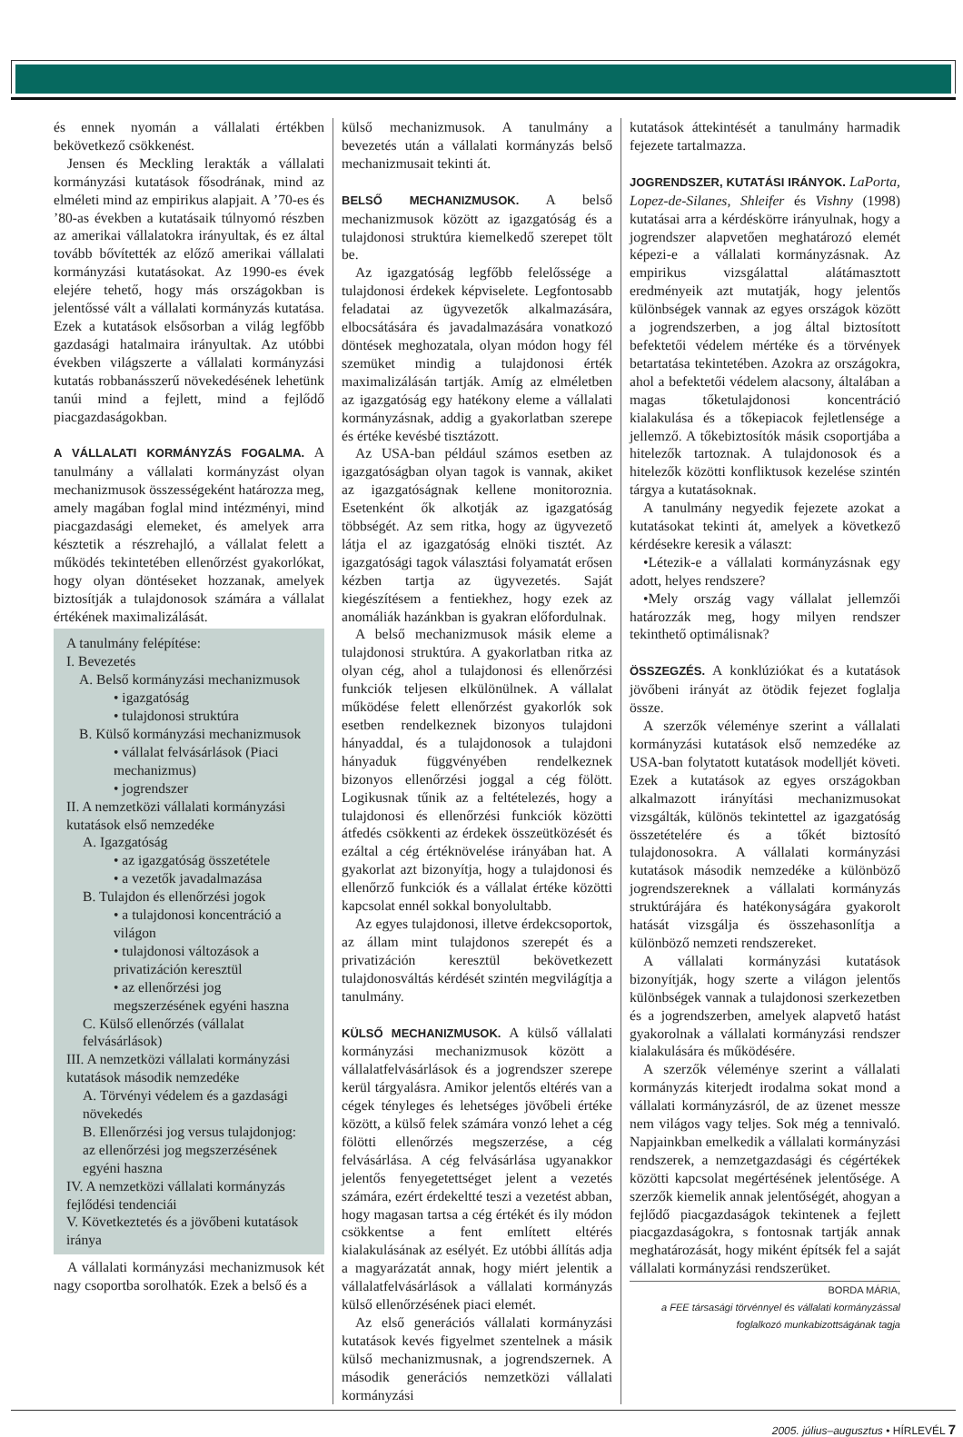és ennek nyomán a vállalati értékben bekövetkező csökkenést.
Jensen és Meckling lerakták a vállalati kormányzási kutatások fősodrának, mind az elméleti mind az empirikus alapjait. A ’70-es és ’80-as években a kutatásaik túlnyomó részben az amerikai vállalatokra irányultak, és ez által tovább bővítették az előző amerikai vállalati kormányzási kutatásokat. Az 1990-es évek elejére tehető, hogy más országokban is jelentőssé vált a vállalati kormányzás kutatása. Ezek a kutatások elsősorban a világ legfőbb gazdasági hatalmaira irányultak. Az utóbbi években világszerte a vállalati kormányzási kutatás robbanásszerű növekedésének lehetünk tanúi mind a fejlett, mind a fejlődő piacgazdaságokban.
A VÁLLALATI KORMÁNYZÁS FOGALMA. A tanulmány a vállalati kormányzást olyan mechanizmusok összességeként határozza meg, amely magában foglal mind intézményi, mind piacgazdasági elemeket, és amelyek arra késztetik a részrehajló, a vállalat felett a működés tekintetében ellenőrzést gyakorlókat, hogy olyan döntéseket hozzanak, amelyek biztosítják a tulajdonosok számára a vállalat értékének maximalizálását.
A tanulmány felépítése:
I. Bevezetés
A. Belső kormányzási mechanizmusok
• igazgatóság
• tulajdonosi struktúra
B. Külső kormányzási mechanizmusok
• vállalat felvásárlások (Piaci mechanizmus)
• jogrendszer
II. A nemzetközi vállalati kormányzási kutatások első nemzedéke
A. Igazgatóság
• az igazgatóság összetétele
• a vezetők javadalmazása
B. Tulajdon és ellenőrzési jogok
• a tulajdonosi koncentráció a világon
• tulajdonosi változások a privatizáción keresztül
• az ellenőrzési jog megszerzésének egyéni haszna
C. Külső ellenőrzés (vállalat felvásárlások)
III. A nemzetközi vállalati kormányzási kutatások második nemzedéke
A. Törvényi védelem és a gazdasági növekedés
B. Ellenőrzési jog versus tulajdonjog: az ellenőrzési jog megszerzésének egyéni haszna
IV. A nemzetközi vállalati kormányzás fejlődési tendenciái
V. Következtetés és a jövőbeni kutatások iránya
A vállalati kormányzási mechanizmusok két nagy csoportba sorolhatók. Ezek a belső és a
külső mechanizmusok. A tanulmány a bevezetés után a vállalati kormányzás belső mechanizmusait tekinti át.
BELSŐ MECHANIZMUSOK. A belső mechanizmusok között az igazgatóság és a tulajdonosi struktúra kiemelkedő szerepet tölt be.
Az igazgatóság legfőbb felelőssége a tulajdonosi érdekek képviselete. Legfontosabb feladatai az ügyvezetők alkalmazására, elbocsátására és javadalmazására vonatkozó döntések meghozatala, olyan módon hogy fél szemüket mindig a tulajdonosi érték maximalizálásán tartják. Amíg az elméletben az igazgatóság egy hatékony eleme a vállalati kormányzásnak, addig a gyakorlatban szerepe és értéke kevésbé tisztázott.
Az USA-ban például számos esetben az igazgatóságban olyan tagok is vannak, akiket az igazgatóságnak kellene monitoroznia. Esetenként ők alkotják az igazgatóság többségét. Az sem ritka, hogy az ügyvezető látja el az igazgatóság elnöki tisztét. Az igazgatósági tagok választási folyamatát erősen kézben tartja az ügyvezetés. Saját kiegészítésem a fentiekhez, hogy ezek az anomáliák hazánkban is gyakran előfordulnak.
A belső mechanizmusok másik eleme a tulajdonosi struktúra. A gyakorlatban ritka az olyan cég, ahol a tulajdonosi és ellenőrzési funkciók teljesen elkülönülnek. A vállalat működése felett ellenőrzést gyakorlók sok esetben rendelkeznek bizonyos tulajdoni hányaddal, és a tulajdonosok a tulajdoni hányaduk függvényében rendelkeznek bizonyos ellenőrzési joggal a cég fölött. Logikusnak tűnik az a feltételezés, hogy a tulajdonosi és ellenőrzési funkciók közötti átfedés csökkenti az érdekek összeütközését és ezáltal a cég értéknövelése irányában hat. A gyakorlat azt bizonyítja, hogy a tulajdonosi és ellenőrző funkciók és a vállalat értéke közötti kapcsolat ennél sokkal bonyolultabb.
Az egyes tulajdonosi, illetve érdekcsoportok, az állam mint tulajdonos szerepét és a privatizáción keresztül bekövetkezett tulajdonosváltás kérdését szintén megvilágítja a tanulmány.
KÜLSŐ MECHANIZMUSOK. A külső vállalati kormányzási mechanizmusok között a vállalatfelvásárlások és a jogrendszer szerepe kerül tárgyalásra. Amikor jelentős eltérés van a cégek tényleges és lehetséges jövőbeli értéke között, a külső felek számára vonzó lehet a cég fölötti ellenőrzés megszerzése, a cég felvásárlása. A cég felvásárlása ugyanakkor jelentős fenyegetettséget jelent a vezetés számára, ezért érdekeltté teszi a vezetést abban, hogy magasan tartsa a cég értékét és ily módon csökkentse a fent említett eltérés kialakulásának az esélyét. Ez utóbbi állítás adja a magyarázatát annak, hogy miért jelentik a vállalatfelvásárlások a vállalati kormányzás külső ellenőrzésének piaci elemét.
Az első generációs vállalati kormányzási kutatások kevés figyelmet szentelnek a másik külső mechanizmusnak, a jogrendszernek. A második generációs nemzetközi vállalati kormányzási
kutatások áttekintését a tanulmány harmadik fejezete tartalmazza.
JOGRENDSZER, KUTATÁSI IRÁNYOK. LaPorta, Lopez-de-Silanes, Shleifer és Vishny (1998) kutatásai arra a kérdéskörre irányulnak, hogy a jogrendszer alapvetően meghatározó elemét képezi-e a vállalati kormányzásnak. Az empirikus vizsgálattal alátámasztott eredményeik azt mutatják, hogy jelentős különbségek vannak az egyes országok között a jogrendszerben, a jog által biztosított befektetői védelem mértéke és a törvények betartatása tekintetében. Azokra az országokra, ahol a befektetői védelem alacsony, általában a magas tőketulajdonosi koncentráció kialakulása és a tőkepiacok fejletlensége a jellemző. A tőkebiztosítók másik csoportjába a hitelezők tartoznak. A tulajdonosok és a hitelezők közötti konfliktusok kezelése szintén tárgya a kutatásoknak.
A tanulmány negyedik fejezete azokat a kutatásokat tekinti át, amelyek a következő kérdésekre keresik a választ:
•Létezik-e a vállalati kormányzásnak egy adott, helyes rendszere?
•Mely ország vagy vállalat jellemzői határozzák meg, hogy milyen rendszer tekinthető optimálisnak?
ÖSSZEGZÉS. A konklúziókat és a kutatások jövőbeni irányát az ötödik fejezet foglalja össze.
A szerzők véleménye szerint a vállalati kormányzási kutatások első nemzedéke az USA-ban folytatott kutatások modelljét követi. Ezek a kutatások az egyes országokban alkalmazott irányítási mechanizmusokat vizsgálták, különös tekintettel az igazgatóság összetételére és a tőkét biztosító tulajdonosokra. A vállalati kormányzási kutatások második nemzedéke a különböző jogrendszereknek a vállalati kormányzás struktúrájára és hatékonyságára gyakorolt hatását vizsgálja és összehasonlítja a különböző nemzeti rendszereket.
A vállalati kormányzási kutatások bizonyítják, hogy szerte a világon jelentős különbségek vannak a tulajdonosi szerkezetben és a jogrendszerben, amelyek alapvető hatást gyakorolnak a vállalati kormányzási rendszer kialakulására és működésére.
A szerzők véleménye szerint a vállalati kormányzás kiterjedt irodalma sokat mond a vállalati kormányzásról, de az üzenet messze nem világos vagy teljes. Sok még a tennivaló. Napjainkban emelkedik a vállalati kormányzási rendszerek, a nemzetgazdasági és cégértékek közötti kapcsolat megértésének jelentősége. A szerzők kiemelik annak jelentőségét, ahogyan a fejlődő piacgazdaságok tekintenek a fejlett piacgazdaságokra, s fontosnak tartják annak meghatározását, hogy miként építsék fel a saját vállalati kormányzási rendszerüket.
BORDA MÁRIA,
a FEE társasági törvénnyel és vállalati kormányzással foglalkozó munkabizottságának tagja
2005. július–augusztus • HÍRLEVÉL 7